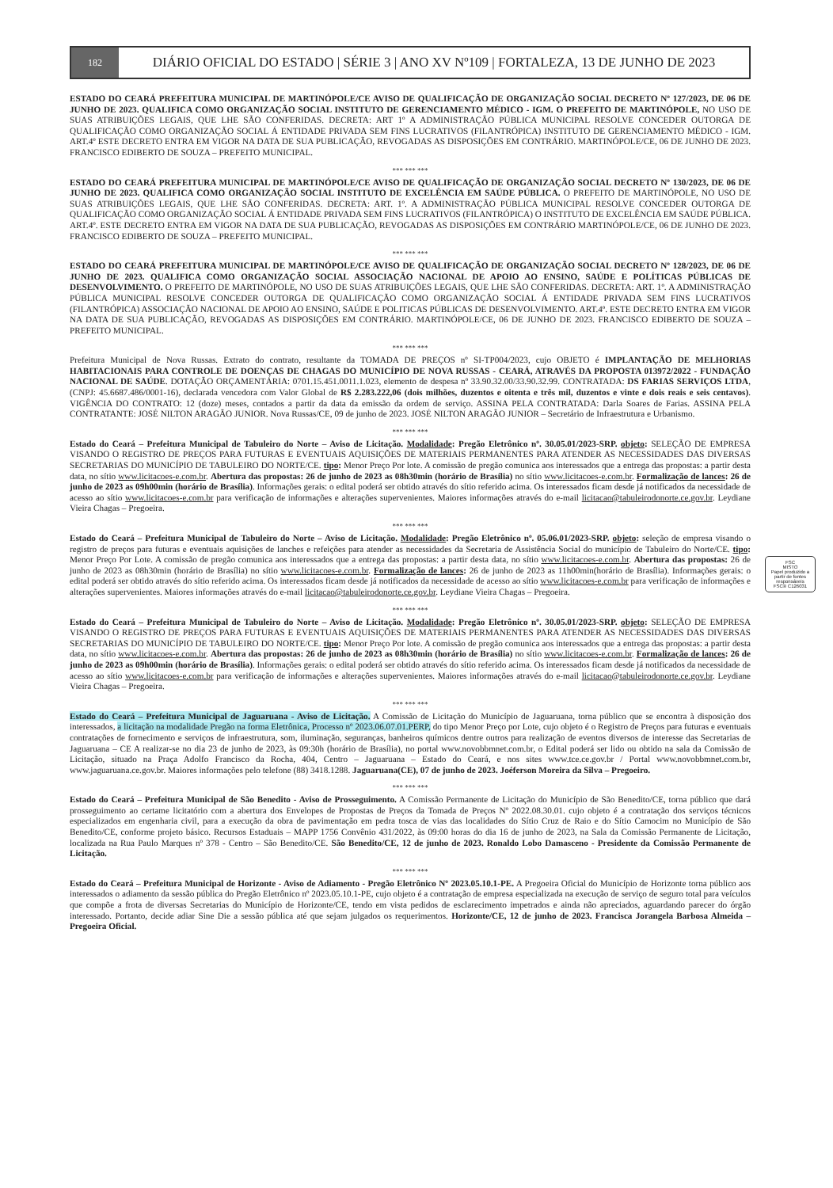182
DIÁRIO OFICIAL DO ESTADO | SÉRIE 3 | ANO XV Nº109 | FORTALEZA, 13 DE JUNHO DE 2023
ESTADO DO CEARÁ PREFEITURA MUNICIPAL DE MARTINÓPOLE/CE AVISO DE QUALIFICAÇÃO DE ORGANIZAÇÃO SOCIAL DECRETO Nº 127/2023, DE 06 DE JUNHO DE 2023. QUALIFICA COMO ORGANIZAÇÃO SOCIAL INSTITUTO DE GERENCIAMENTO MÉDICO - IGM. O PREFEITO DE MARTINÓPOLE, NO USO DE SUAS ATRIBUIÇÕES LEGAIS, QUE LHE SÃO CONFERIDAS. DECRETA: ART 1º A ADMINISTRAÇÃO PÚBLICA MUNICIPAL RESOLVE CONCEDER OUTORGA DE QUALIFICAÇÃO COMO ORGANIZAÇÃO SOCIAL Á ENTIDADE PRIVADA SEM FINS LUCRATIVOS (FILANTRÓPICA) INSTITUTO DE GERENCIAMENTO MÉDICO - IGM. ART.4º ESTE DECRETO ENTRA EM VIGOR NA DATA DE SUA PUBLICAÇÃO, REVOGADAS AS DISPOSIÇÕES EM CONTRÁRIO. MARTINÓPOLE/CE, 06 DE JUNHO DE 2023. FRANCISCO EDIBERTO DE SOUZA – PREFEITO MUNICIPAL.
*** *** ***
ESTADO DO CEARÁ PREFEITURA MUNICIPAL DE MARTINÓPOLE/CE AVISO DE QUALIFICAÇÃO DE ORGANIZAÇÃO SOCIAL DECRETO Nº 130/2023, DE 06 DE JUNHO DE 2023. QUALIFICA COMO ORGANIZAÇÃO SOCIAL INSTITUTO DE EXCELÊNCIA EM SAÚDE PÚBLICA. O PREFEITO DE MARTINÓPOLE, NO USO DE SUAS ATRIBUIÇÕES LEGAIS, QUE LHE SÃO CONFERIDAS. DECRETA: ART. 1º. A ADMINISTRAÇÃO PÚBLICA MUNICIPAL RESOLVE CONCEDER OUTORGA DE QUALIFICAÇÃO COMO ORGANIZAÇÃO SOCIAL Á ENTIDADE PRIVADA SEM FINS LUCRATIVOS (FILANTRÓPICA) O INSTITUTO DE EXCELÊNCIA EM SAÚDE PÚBLICA. ART.4º. ESTE DECRETO ENTRA EM VIGOR NA DATA DE SUA PUBLICAÇÃO, REVOGADAS AS DISPOSIÇÕES EM CONTRÁRIO MARTINÓPOLE/CE, 06 DE JUNHO DE 2023. FRANCISCO EDIBERTO DE SOUZA – PREFEITO MUNICIPAL.
*** *** ***
ESTADO DO CEARÁ PREFEITURA MUNICIPAL DE MARTINÓPOLE/CE AVISO DE QUALIFICAÇÃO DE ORGANIZAÇÃO SOCIAL DECRETO Nº 128/2023, DE 06 DE JUNHO DE 2023. QUALIFICA COMO ORGANIZAÇÃO SOCIAL ASSOCIAÇÃO NACIONAL DE APOIO AO ENSINO, SAÚDE E POLÍTICAS PÚBLICAS DE DESENVOLVIMENTO. O PREFEITO DE MARTINÓPOLE, NO USO DE SUAS ATRIBUIÇÕES LEGAIS, QUE LHE SÃO CONFERIDAS. DECRETA: ART. 1º. A ADMINISTRAÇÃO PÚBLICA MUNICIPAL RESOLVE CONCEDER OUTORGA DE QUALIFICAÇÃO COMO ORGANIZAÇÃO SOCIAL Á ENTIDADE PRIVADA SEM FINS LUCRATIVOS (FILANTRÓPICA) ASSOCIAÇÃO NACIONAL DE APOIO AO ENSINO, SAÚDE E POLITICAS PÚBLICAS DE DESENVOLVIMENTO. ART.4º. ESTE DECRETO ENTRA EM VIGOR NA DATA DE SUA PUBLICAÇÃO, REVOGADAS AS DISPOSIÇÕES EM CONTRÁRIO. MARTINÓPOLE/CE, 06 DE JUNHO DE 2023. FRANCISCO EDIBERTO DE SOUZA – PREFEITO MUNICIPAL.
*** *** ***
Prefeitura Municipal de Nova Russas. Extrato do contrato, resultante da TOMADA DE PREÇOS nº SI-TP004/2023, cujo OBJETO é IMPLANTAÇÃO DE MELHORIAS HABITACIONAIS PARA CONTROLE DE DOENÇAS DE CHAGAS DO MUNICÍPIO DE NOVA RUSSAS - CEARÁ, ATRAVÉS DA PROPOSTA 013972/2022 - FUNDAÇÃO NACIONAL DE SAÚDE. DOTAÇÃO ORÇAMENTÁRIA: 0701.15.451.0011.1.023, elemento de despesa nº 33.90.32.00/33.90.32.99. CONTRATADA: DS FARIAS SERVIÇOS LTDA, (CNPJ: 45.6687.486/0001-16), declarada vencedora com Valor Global de R$ 2.283.222,06 (dois milhões, duzentos e oitenta e três mil, duzentos e vinte e dois reais e seis centavos). VIGÊNCIA DO CONTRATO: 12 (doze) meses, contados a partir da data da emissão da ordem de serviço. ASSINA PELA CONTRATADA: Darla Soares de Farias. ASSINA PELA CONTRATANTE: JOSÉ NILTON ARAGÃO JUNIOR. Nova Russas/CE, 09 de junho de 2023. JOSÉ NILTON ARAGÃO JUNIOR – Secretário de Infraestrutura e Urbanismo.
*** *** ***
Estado do Ceará – Prefeitura Municipal de Tabuleiro do Norte – Aviso de Licitação. Modalidade: Pregão Eletrônico nº. 30.05.01/2023-SRP. objeto: SELEÇÃO DE EMPRESA VISANDO O REGISTRO DE PREÇOS PARA FUTURAS E EVENTUAIS AQUISIÇÕES DE MATERIAIS PERMANENTES PARA ATENDER AS NECESSIDADES DAS DIVERSAS SECRETARIAS DO MUNICÍPIO DE TABULEIRO DO NORTE/CE. tipo: Menor Preço Por lote. A comissão de pregão comunica aos interessados que a entrega das propostas: a partir desta data, no sítio www.licitacoes-e.com.br. Abertura das propostas: 26 de junho de 2023 as 08h30min (horário de Brasília) no sítio www.licitacoes-e.com.br. Formalização de lances: 26 de junho de 2023 as 09h00min (horário de Brasília). Informações gerais: o edital poderá ser obtido através do sítio referido acima. Os interessados ficam desde já notificados da necessidade de acesso ao sítio www.licitacoes-e.com.br para verificação de informações e alterações supervenientes. Maiores informações através do e-mail licitacao@tabuleirodonorte.ce.gov.br. Leydiane Vieira Chagas – Pregoeira.
*** *** ***
Estado do Ceará – Prefeitura Municipal de Tabuleiro do Norte – Aviso de Licitação. Modalidade: Pregão Eletrônico nº. 05.06.01/2023-SRP. objeto: seleção de empresa visando o registro de preços para futuras e eventuais aquisições de lanches e refeições para atender as necessidades da Secretaria de Assistência Social do município de Tabuleiro do Norte/CE. tipo: Menor Preço Por Lote. A comissão de pregão comunica aos interessados que a entrega das propostas: a partir desta data, no sítio www.licitacoes-e.com.br. Abertura das propostas: 26 de junho de 2023 as 08h30min (horário de Brasília) no sítio www.licitacoes-e.com.br. Formalização de lances: 26 de junho de 2023 as 11h00min(horário de Brasília). Informações gerais: o edital poderá ser obtido através do sítio referido acima. Os interessados ficam desde já notificados da necessidade de acesso ao sítio www.licitacoes-e.com.br para verificação de informações e alterações supervenientes. Maiores informações através do e-mail licitacao@tabuleirodonorte.ce.gov.br. Leydiane Vieira Chagas – Pregoeira.
*** *** ***
Estado do Ceará – Prefeitura Municipal de Tabuleiro do Norte – Aviso de Licitação. Modalidade: Pregão Eletrônico nº. 30.05.01/2023-SRP. objeto: SELEÇÃO DE EMPRESA VISANDO O REGISTRO DE PREÇOS PARA FUTURAS E EVENTUAIS AQUISIÇÕES DE MATERIAIS PERMANENTES PARA ATENDER AS NECESSIDADES DAS DIVERSAS SECRETARIAS DO MUNICÍPIO DE TABULEIRO DO NORTE/CE. tipo: Menor Preço Por lote. A comissão de pregão comunica aos interessados que a entrega das propostas: a partir desta data, no sítio www.licitacoes-e.com.br. Abertura das propostas: 26 de junho de 2023 as 08h30min (horário de Brasília) no sítio www.licitacoes-e.com.br. Formalização de lances: 26 de junho de 2023 as 09h00min (horário de Brasília). Informações gerais: o edital poderá ser obtido através do sítio referido acima. Os interessados ficam desde já notificados da necessidade de acesso ao sítio www.licitacoes-e.com.br para verificação de informações e alterações supervenientes. Maiores informações através do e-mail licitacao@tabuleirodonorte.ce.gov.br. Leydiane Vieira Chagas – Pregoeira.
*** *** ***
Estado do Ceará – Prefeitura Municipal de Jaguaruana - Aviso de Licitação. A Comissão de Licitação do Município de Jaguaruana, torna público que se encontra à disposição dos interessados, a licitação na modalidade Pregão na forma Eletrônica, Processo nº 2023.06.07.01.PERP, do tipo Menor Preço por Lote, cujo objeto é o Registro de Preços para futuras e eventuais contratações de fornecimento e serviços de infraestrutura, som, iluminação, seguranças, banheiros químicos dentre outros para realização de eventos diversos de interesse das Secretarias de Jaguaruana – CE A realizar-se no dia 23 de junho de 2023, às 09:30h (horário de Brasília), no portal www.novobbmnet.com.br, o Edital poderá ser lido ou obtido na sala da Comissão de Licitação, situado na Praça Adolfo Francisco da Rocha, 404, Centro – Jaguaruana – Estado do Ceará, e nos sites www.tce.ce.gov.br / Portal www.novobbmnet.com.br, www.jaguaruana.ce.gov.br. Maiores informações pelo telefone (88) 3418.1288. Jaguaruana(CE), 07 de junho de 2023. Joéferson Moreira da Silva – Pregoeiro.
*** *** ***
Estado do Ceará – Prefeitura Municipal de São Benedito - Aviso de Prosseguimento. A Comissão Permanente de Licitação do Município de São Benedito/CE, torna público que dará prosseguimento ao certame licitatório com a abertura dos Envelopes de Propostas de Preços da Tomada de Preços Nº 2022.08.30.01. cujo objeto é a contratação dos serviços técnicos especializados em engenharia civil, para a execução da obra de pavimentação em pedra tosca de vias das localidades do Sítio Cruz de Raio e do Sítio Camocim no Município de São Benedito/CE, conforme projeto básico. Recursos Estaduais – MAPP 1756 Convênio 431/2022, às 09:00 horas do dia 16 de junho de 2023, na Sala da Comissão Permanente de Licitação, localizada na Rua Paulo Marques nº 378 - Centro – São Benedito/CE. São Benedito/CE, 12 de junho de 2023. Ronaldo Lobo Damasceno - Presidente da Comissão Permanente de Licitação.
*** *** ***
Estado do Ceará – Prefeitura Municipal de Horizonte - Aviso de Adiamento - Pregão Eletrônico Nº 2023.05.10.1-PE. A Pregoeira Oficial do Município de Horizonte torna público aos interessados o adiamento da sessão pública do Pregão Eletrônico nº 2023.05.10.1-PE, cujo objeto é a contratação de empresa especializada na execução de serviço de seguro total para veículos que compõe a frota de diversas Secretarias do Município de Horizonte/CE, tendo em vista pedidos de esclarecimento impetrados e ainda não apreciados, aguardando parecer do órgão interessado. Portanto, decide adiar Sine Die a sessão pública até que sejam julgados os requerimentos. Horizonte/CE, 12 de junho de 2023. Francisca Jorangela Barbosa Almeida – Pregoeira Oficial.
FSC
MISTO
Papel produzido a partir de fontes responsáveis
FSC® C126031